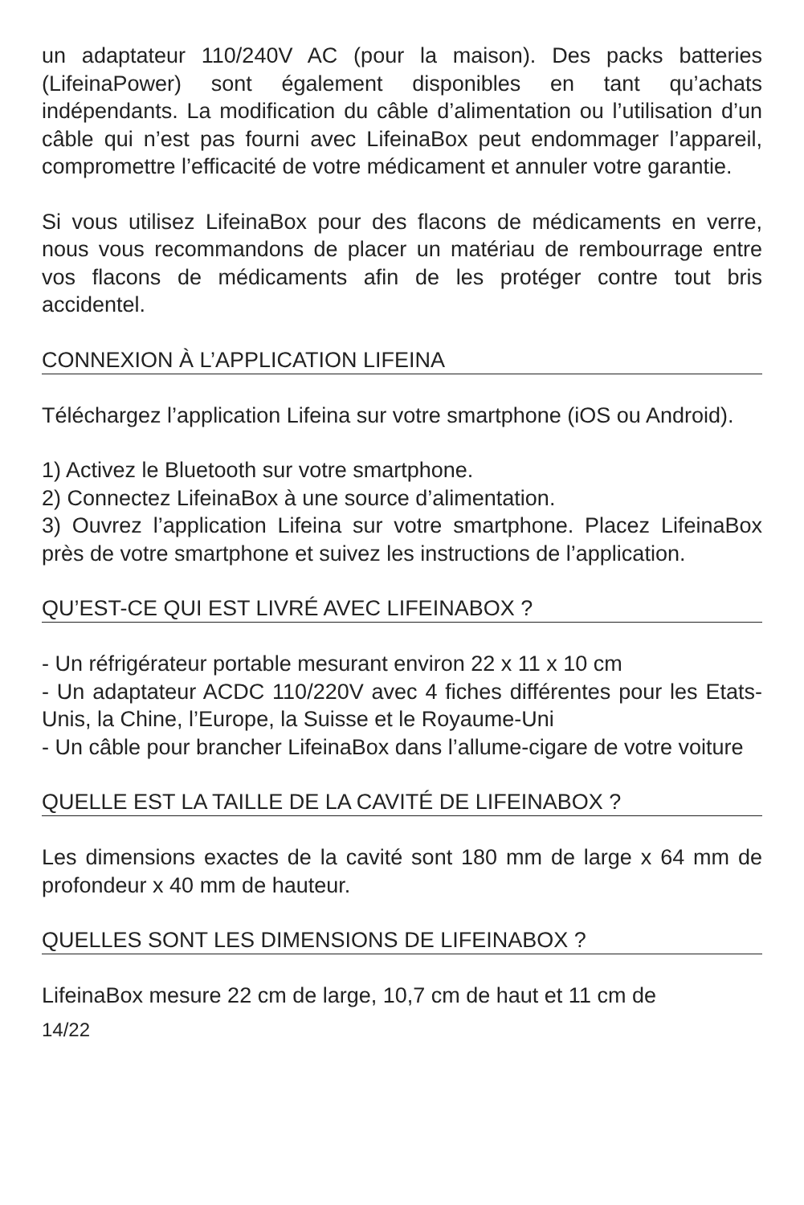un adaptateur 110/240V AC (pour la maison). Des packs batteries (LifeinaPower) sont également disponibles en tant qu’achats indépendants. La modification du câble d’alimentation ou l’utilisation d’un câble qui n’est pas fourni avec LifeinaBox peut endommager l’appareil, compromettre l’efficacité de votre médicament et annuler votre garantie.
Si vous utilisez LifeinaBox pour des flacons de médicaments en verre, nous vous recommandons de placer un matériau de rembourrage entre vos flacons de médicaments afin de les protéger contre tout bris accidentel.
CONNEXION À L’APPLICATION LIFEINA
Téléchargez l’application Lifeina sur votre smartphone (iOS ou Android).
1) Activez le Bluetooth sur votre smartphone.
2) Connectez LifeinaBox à une source d’alimentation.
3) Ouvrez l’application Lifeina sur votre smartphone. Placez LifeinaBox près de votre smartphone et suivez les instructions de l’application.
QU’EST-CE QUI EST LIVRÉ AVEC LIFEINABOX ?
- Un réfrigérateur portable mesurant environ 22 x 11 x 10 cm
- Un adaptateur ACDC 110/220V avec 4 fiches différentes pour les Etats-Unis, la Chine, l’Europe, la Suisse et le Royaume-Uni
- Un câble pour brancher LifeinaBox dans l’allume-cigare de votre voiture
QUELLE EST LA TAILLE DE LA CAVITÉ DE LIFEINABOX ?
Les dimensions exactes de la cavité sont 180 mm de large x 64 mm de profondeur x 40 mm de hauteur.
QUELLES SONT LES DIMENSIONS DE LIFEINABOX ?
LifeinaBox mesure 22 cm de large, 10,7 cm de haut et 11 cm de
14/22